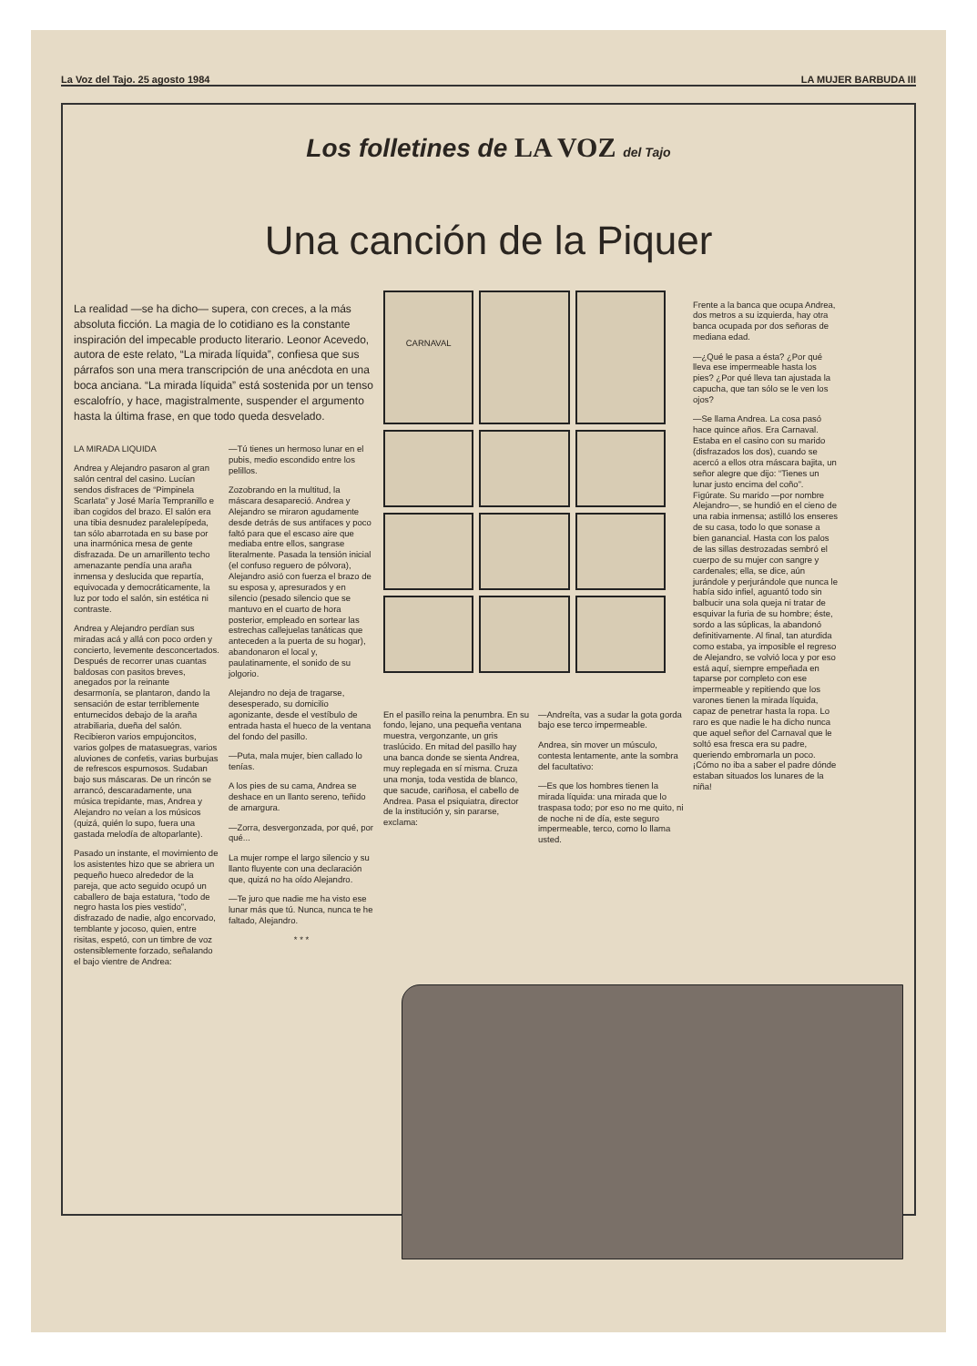La Voz del Tajo. 25 agosto 1984 LA MUJER BARBUDA III
Los folletines de LA VOZ del Tajo
Una canción de la Piquer
La realidad —se ha dicho— supera, con creces, a la más absoluta ficción. La magia de lo cotidiano es la constante inspiración del impecable producto literario. Leonor Acevedo, autora de este relato, “La mirada líquida”, confiesa que sus párrafos son una mera transcripción de una anécdota en una boca anciana. “La mirada líquida” está sostenida por un tenso escalofrío, y hace, magistralmente, suspender el argumento hasta la última frase, en que todo queda desvelado.
LA MIRADA LIQUIDA
Andrea y Alejandro pasaron al gran salón central del casino. Lucían sendos disfraces de “Pimpinela Scarlata” y José María Tempranillo e iban cogidos del brazo. El salón era una tibia desnudez paralelepípeda, tan sólo abarrotada en su base por una inarmónica mesa de gente disfrazada. De un amarillento techo amenazante pendía una araña inmensa y deslucida que repartía, equivocada y democráticamente, la luz por todo el salón, sin estética ni contraste.
Andrea y Alejandro perdían sus miradas acá y allá con poco orden y concierto, levemente desconcertados. Después de recorrer unas cuantas baldosas con pasitos breves, anegados por la reinante desarmonía, se plantaron, dando la sensación de estar terriblemente entumecidos debajo de la araña atrabiliaria, dueña del salón. Recibieron varios empujoncitos, varios golpes de matasuegras, varios aluviones de confetis, varias burbujas de refrescos espumosos. Sudaban bajo sus máscaras. De un rincón se arrancó, descaradamente, una música trepidante, mas, Andrea y Alejandro no veían a los músicos (quizá, quién lo supo, fuera una gastada melodía de altoparlante).
Pasado un instante, el movimiento de los asistentes hizo que se abriera un pequeño hueco alrededor de la pareja, que acto seguido ocupó un caballero de baja estatura, “todo de negro hasta los pies vestido”, disfrazado de nadie, algo encorvado, temblante y jocoso, quien, entre risitas, espetó, con un timbre de voz ostensiblemente forzado, señalando el bajo vientre de Andrea:
—Tú tienes un hermoso lunar en el pubis, medio escondido entre los pelillos.
Zozobrando en la multitud, la máscara desapareció. Andrea y Alejandro se miraron agudamente desde detrás de sus antifaces y poco faltó para que el escaso aire que mediaba entre ellos, sangrase literalmente. Pasada la tensión inicial (el confuso reguero de pólvora), Alejandro asió con fuerza el brazo de su esposa y, apresurados y en silencio (pesado silencio que se mantuvo en el cuarto de hora posterior, empleado en sortear las estrechas callejuelas tanáticas que anteceden a la puerta de su hogar), abandonaron el local y, paulatinamente, el sonido de su jolgorio.
Alejandro no deja de tragarse, desesperado, su domicilio agonizante, desde el vestíbulo de entrada hasta el hueco de la ventana del fondo del pasillo.
—Puta, mala mujer, bien callado lo tenías.
A los pies de su cama, Andrea se deshace en un llanto sereno, teñido de amargura.
—Zorra, desvergonzada, por qué, por qué...
La mujer rompe el largo silencio y su llanto fluyente con una declaración que, quizá no ha oído Alejandro.
—Te juro que nadie me ha visto ese lunar más que tú. Nunca, nunca te he faltado, Alejandro.
* * *
CARNAVAL
En el pasillo reina la penumbra. En su fondo, lejano, una pequeña ventana muestra, vergonzante, un gris traslúcido. En mitad del pasillo hay una banca donde se sienta Andrea, muy replegada en sí misma. Cruza una monja, toda vestida de blanco, que sacude, cariñosa, el cabello de Andrea. Pasa el psiquiatra, director de la institución y, sin pararse, exclama:
—Andreíta, vas a sudar la gota gorda bajo ese terco impermeable.
Andrea, sin mover un músculo, contesta lentamente, ante la sombra del facultativo:
—Es que los hombres tienen la mirada líquida: una mirada que lo traspasa todo; por eso no me quito, ni de noche ni de día, este seguro impermeable, terco, como lo llama usted.
Frente a la banca que ocupa Andrea, dos metros a su izquierda, hay otra banca ocupada por dos señoras de mediana edad.
—¿Qué le pasa a ésta? ¿Por qué lleva ese impermeable hasta los pies? ¿Por qué lleva tan ajustada la capucha, que tan sólo se le ven los ojos?
—Se llama Andrea. La cosa pasó hace quince años. Era Carnaval. Estaba en el casino con su marido (disfrazados los dos), cuando se acercó a ellos otra máscara bajita, un señor alegre que dijo: “Tienes un lunar justo encima del coño”. Figúrate. Su marido —por nombre Alejandro—, se hundió en el cieno de una rabia inmensa; astilló los enseres de su casa, todo lo que sonase a bien ganancial. Hasta con los palos de las sillas destrozadas sembró el cuerpo de su mujer con sangre y cardenales; ella, se dice, aún jurándole y perjurándole que nunca le había sido infiel, aguantó todo sin balbucir una sola queja ni tratar de esquivar la furia de su hombre; éste, sordo a las súplicas, la abandonó definitivamente. Al final, tan aturdida como estaba, ya imposible el regreso de Alejandro, se volvió loca y por eso está aquí, siempre empeñada en taparse por completo con ese impermeable y repitiendo que los varones tienen la mirada líquida, capaz de penetrar hasta la ropa. Lo raro es que nadie le ha dicho nunca que aquel señor del Carnaval que le soltó esa fresca era su padre, queriendo embromarla un poco. ¡Cómo no iba a saber el padre dónde estaban situados los lunares de la niña!